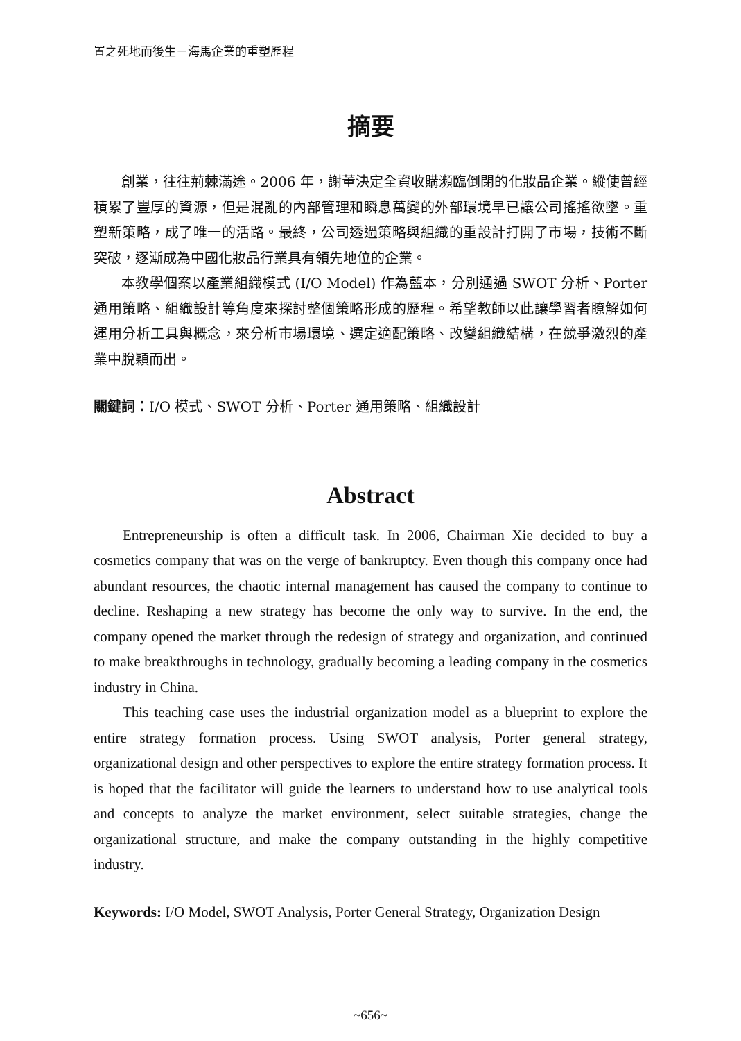置之死地而後生－海馬企業的重塑歷程
摘要
創業，往往荊棘滿途。2006 年，謝董決定全資收購瀕臨倒閉的化妝品企業。縱使曾經積累了豐厚的資源，但是混亂的內部管理和瞬息萬變的外部環境早已讓公司搖搖欲墜。重塑新策略，成了唯一的活路。最終，公司透過策略與組織的重設計打開了市場，技術不斷突破，逐漸成為中國化妝品行業具有領先地位的企業。
本教學個案以產業組織模式 (I/O Model) 作為藍本，分別通過 SWOT 分析、Porter 通用策略、組織設計等角度來探討整個策略形成的歷程。希望教師以此讓學習者瞭解如何運用分析工具與概念，來分析市場環境、選定適配策略、改變組織結構，在競爭激烈的產業中脫穎而出。
關鍵詞：I/O 模式、SWOT 分析、Porter 通用策略、組織設計
Abstract
Entrepreneurship is often a difficult task. In 2006, Chairman Xie decided to buy a cosmetics company that was on the verge of bankruptcy. Even though this company once had abundant resources, the chaotic internal management has caused the company to continue to decline. Reshaping a new strategy has become the only way to survive. In the end, the company opened the market through the redesign of strategy and organization, and continued to make breakthroughs in technology, gradually becoming a leading company in the cosmetics industry in China.
This teaching case uses the industrial organization model as a blueprint to explore the entire strategy formation process. Using SWOT analysis, Porter general strategy, organizational design and other perspectives to explore the entire strategy formation process. It is hoped that the facilitator will guide the learners to understand how to use analytical tools and concepts to analyze the market environment, select suitable strategies, change the organizational structure, and make the company outstanding in the highly competitive industry.
Keywords: I/O Model, SWOT Analysis, Porter General Strategy, Organization Design
~656~